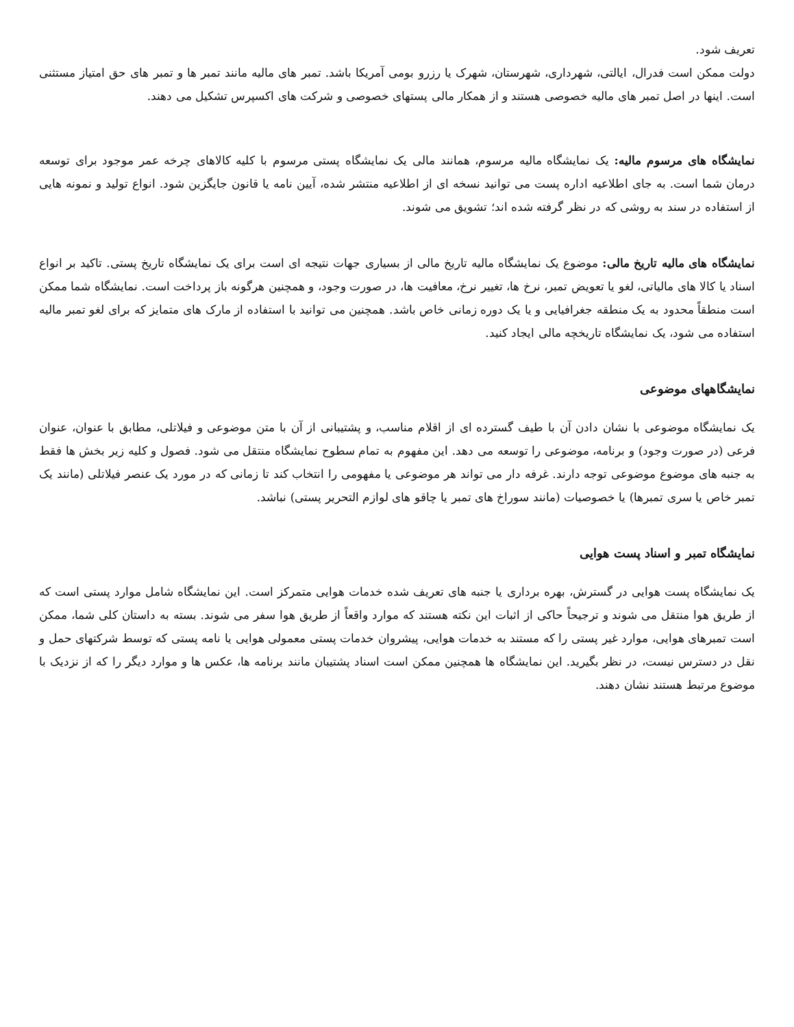تعریف شود.
دولت ممکن است فدرال، ایالتی، شهرداری، شهرستان، شهرک یا رزرو بومی آمریکا باشد. تمبر های مالیه مانند تمبر ها و تمبر های حق امتیاز مستثنی است. اینها در اصل تمبر های مالیه خصوصی هستند و از همکار مالی پستهای خصوصی و شرکت های اکسپرس تشکیل می دهند.
نمایشگاه های مرسوم مالیه: یک نمایشگاه مالیه مرسوم، همانند مالی یک نمایشگاه پستی مرسوم با کلیه کالاهای چرخه عمر موجود برای توسعه درمان شما است. به جای اطلاعیه اداره پست می توانید نسخه ای از اطلاعیه منتشر شده، آیین نامه یا قانون جایگزین شود. انواع تولید و نمونه هایی از استفاده در سند به روشی که در نظر گرفته شده اند؛ تشویق می شوند.
نمایشگاه های مالیه تاریخ مالی: موضوع یک نمایشگاه مالیه تاریخ مالی از بسیاری جهات نتیجه ای است برای یک نمایشگاه تاریخ پستی. تاکید بر انواع اسناد یا کالا های مالیاتی، لغو یا تعویض تمبر، نرخ ها، تغییر نرخ، معافیت ها، در صورت وجود، و همچنین هرگونه باز پرداخت است. نمایشگاه شما ممکن است منطقاً محدود به یک منطقه جغرافیایی و یا یک دوره زمانی خاص باشد. همچنین می توانید با استفاده از مارک های متمایز که برای لغو تمبر مالیه استفاده می شود، یک نمایشگاه تاریخچه مالی ایجاد کنید.
نمایشگاههای موضوعی
یک نمایشگاه موضوعی با نشان دادن آن با طیف گسترده ای از اقلام مناسب، و پشتیبانی از آن با متن موضوعی و فیلاتلی، مطابق با عنوان، عنوان فرعی (در صورت وجود) و برنامه، موضوعی را توسعه می دهد. این مفهوم به تمام سطوح نمایشگاه منتقل می شود. فصول و کلیه زیر بخش ها فقط به جنبه های موضوع موضوعی توجه دارند. غرفه دار می تواند هر موضوعی یا مفهومی را انتخاب کند تا زمانی که در مورد یک عنصر فیلاتلی (مانند یک تمبر خاص یا سری تمبرها) یا خصوصیات (مانند سوراخ های تمبر یا چاقو های لوازم التحریر پستی) نباشد.
نمایشگاه تمبر و اسناد پست هوایی
یک نمایشگاه پست هوایی در گسترش، بهره برداری یا جنبه های تعریف شده خدمات هوایی متمرکز است. این نمایشگاه شامل موارد پستی است که از طریق هوا منتقل می شوند و ترجیحاً حاکی از اثبات این نکته هستند که موارد واقعاً از طریق هوا سفر می شوند. بسته به داستان کلی شما، ممکن است تمبرهای هوایی، موارد غیر پستی را که مستند به خدمات هوایی، پیشروان خدمات پستی معمولی هوایی یا نامه پستی که توسط شرکتهای حمل و نقل در دسترس نیست، در نظر بگیرید. این نمایشگاه ها همچنین ممکن است اسناد پشتیبان مانند برنامه ها، عکس ها و موارد دیگر را که از نزدیک با موضوع مرتبط هستند نشان دهند.